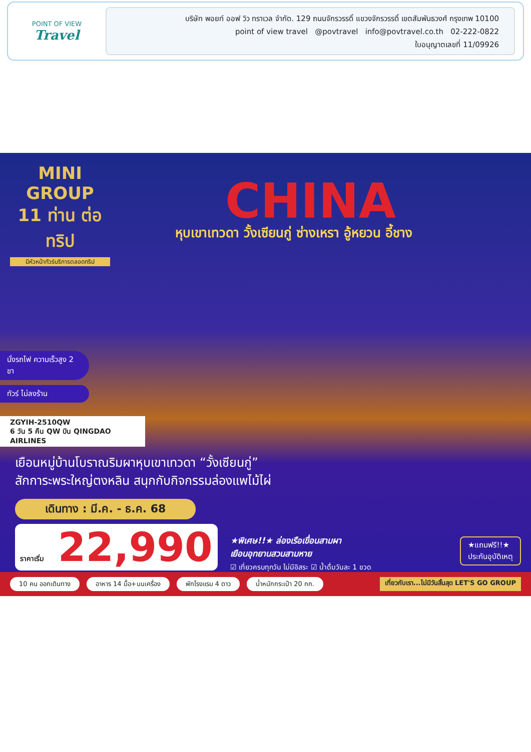POINT OF VIEW
Travel
บริษัท พอยท์ ออฟ วิว ทราเวล จำกัด. 129 ถนนจักรวรรดิ์ แขวงจักรวรรดิ์ เขตสัมพันธวงศ์ กรุงเทพ 10100
point of view travel @povtravel info@povtravel.co.th 02-222-0822
ใบอนุญาตเลขที่ 11/09926
MINI
GROUP
11 ท่าน ต่อทริป
มีหัวหน้าทัวร์บริการตลอดทริป
CHINA
หุบเขาเทวดา วั้งเซียนกู่ ซ่างเหรา อู้หยวน อี้ชาง
นั่งรถไฟ ความเร็วสูง 2 ขา
ทัวร์ ไม่ลงร้าน
ZGYIH-2510QW
6 วัน 5 คืน QW บิน QINGDAO AIRLINES
เยือนหมู่บ้านโบราณริมผาหุบเขาเทวดา “วั้งเซียนกู่”
สักการะพระใหญ่ตงหลิน สนุกกับกิจกรรมล่องแพไม้ไผ่
เดินทาง : มี.ค. - ธ.ค. 68
ราคาเริ่ม 22,990
★พิเศษ!!★ ล่องเรือเขื่อนสามผา
เยือนอุทยานสวนสามหาย
☑ เที่ยวครบทุกวัน ไม่มีอิสระ ☑ น้ำดื่มวันละ 1 ขวด
★แถมฟรี!!★
ประกันอุบัติเหตุ
10 คน ออกเดินทาง อาหาร 14 มื้อ+บนเครื่อง พักโรงแรม 4 ดาว น้ำหนักกระเป๋า 20 กก. เที่ยวกับเรา...ไม่มีวันสิ้นสุด LET'S GO GROUP